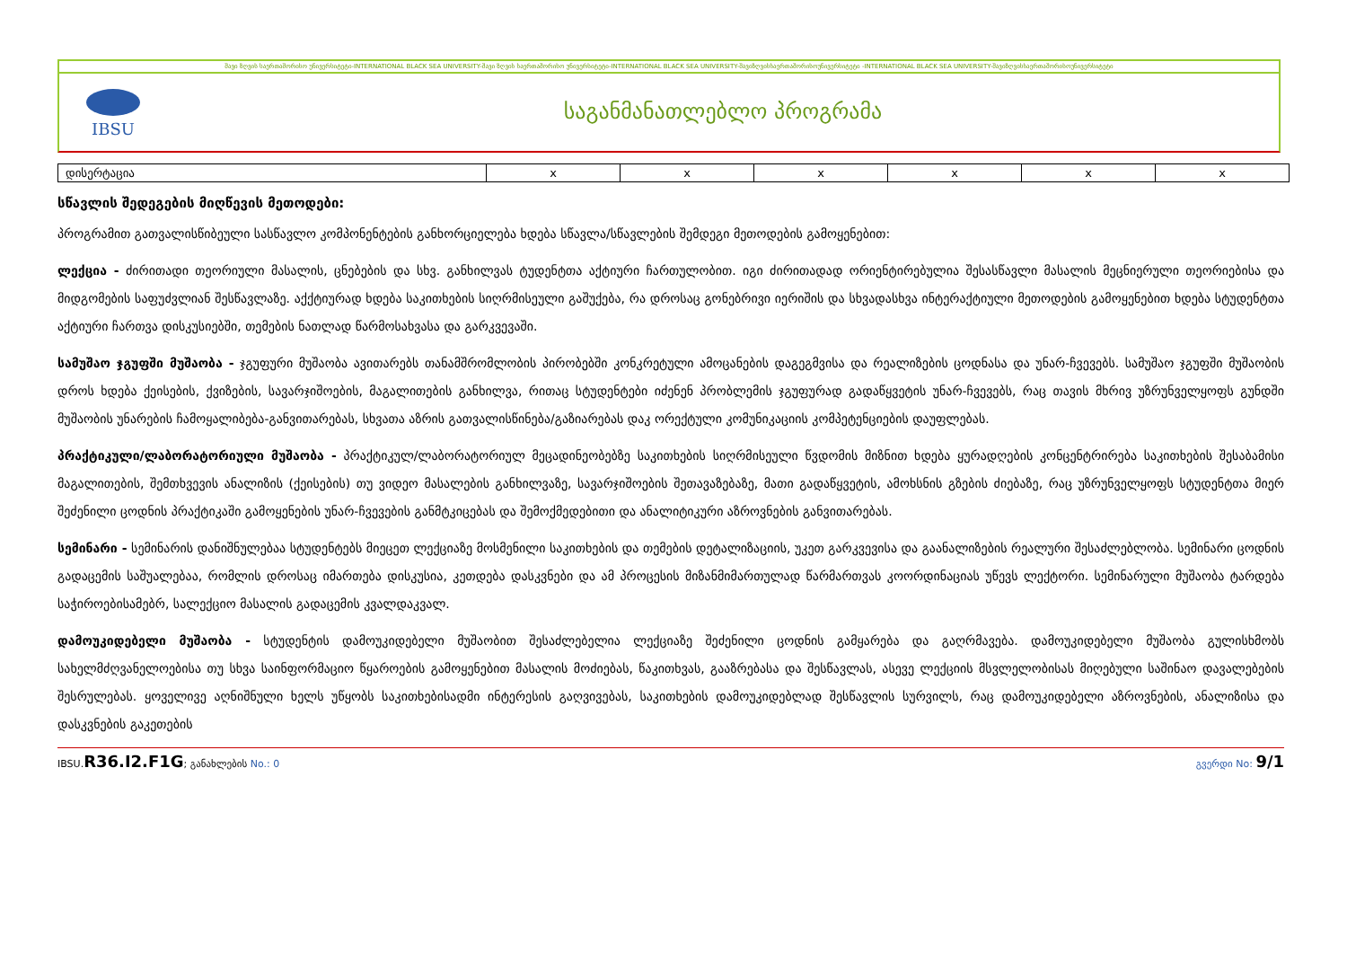შავი ზღვის საერთაშორისო უნივერსიტეტი-INTERNATIONAL BLACK SEA UNIVERSITY-შავი ზღვის საერთაშორისო უნივერსიტეტი-INTERNATIONAL BLACK SEA UNIVERSITY-შავიზღვისსაერთაშორისოუნივერსიტეტი -INTERNATIONAL BLACK SEA UNIVERSITY-შავიზღვისსაერთაშორისოუნივერსიტეტი
IBSU
საგანმანათლებლო პროგრამა
| დისერტაცია | x | x | x | x | x | x |
სწავლის შედეგების მიღწევის მეთოდები:
პროგრამით გათვალისწიბეული სასწავლო კომპონენტების განხორციელება ხდება სწავლა/სწავლების შემდეგი მეთოდების გამოყენებით:
ლექცია - ძირითადი თეორიული მასალის, ცნებების და სხვ. განხილვას ტუდენტთა აქტიური ჩართულობით. იგი ძირითადად ორიენტირებულია შესასწავლი მასალის მეცნიერული თეორიებისა და მიდგომების საფუძვლიან შესწავლაზე. აქქტიურად ხდება საკითხების სიღრმისეული გაშუქება, რა დროსაც გონებრივი იერიშის და სხვადასხვა ინტერაქტიული მეთოდების გამოყენებით ხდება სტუდენტთა აქტიური ჩართვა დისკუსიებში, თემების ნათლად წარმოსახვასა და გარკვევაში.
სამუშაო ჯგუფში მუშაობა - ჯგუფური მუშაობა ავითარებს თანამშრომლობის პირობებში კონკრეტული ამოცანების დაგეგმვისა და რეალიზების ცოდნასა და უნარ-ჩვევებს. სამუშაო ჯგუფში მუშაობის დროს ხდება ქეისების, ქვიზების, სავარჯიშოების, მაგალითების განხილვა, რითაც სტუდენტები იძენენ პრობლემის ჯგუფურად გადაწყვეტის უნარ-ჩვევებს, რაც თავის მხრივ უზრუნველყოფს გუნდში მუშაობის უნარების ჩამოყალიბება-განვითარებას, სხვათა აზრის გათვალისწინება/გაზიარებას დაკ ორექტული კომუნიკაციის კომპეტენციების დაუფლებას.
პრაქტიკული/ლაბორატორიული მუშაობა - პრაქტიკულ/ლაბორატორიულ მეცადინეობებზე საკითხების სიღრმისეული წვდომის მიზნით ხდება ყურადღების კონცენტრირება საკითხების შესაბამისი მაგალითების, შემთხვევის ანალიზის (ქეისების) თუ ვიდეო მასალების განხილვაზე, სავარჯიშოების შეთავაზებაზე, მათი გადაწყვეტის, ამოხსნის გზების ძიებაზე, რაც უზრუნველყოფს სტუდენტთა მიერ შეძენილი ცოდნის პრაქტიკაში გამოყენების უნარ-ჩვევების განმტკიცებას და შემოქმედებითი და ანალიტიკური აზროვნების განვითარებას.
სემინარი - სემინარის დანიშნულებაა სტუდენტებს მიეცეთ ლექციაზე მოსმენილი საკითხების და თემების დეტალიზაციის, უკეთ გარკვევისა და გაანალიზების რეალური შესაძლებლობა. სემინარი ცოდნის გადაცემის საშუალებაა, რომლის დროსაც იმართება დისკუსია, კეთდება დასკვნები და ამ პროცესის მიზანმიმართულად წარმართვას კოორდინაციას უწევს ლექტორი. სემინარული მუშაობა ტარდება საჭიროებისამებრ, სალექციო მასალის გადაცემის კვალდაკვალ.
დამოუკიდებელი მუშაობა - სტუდენტის დამოუკიდებელი მუშაობით შესაძლებელია ლექციაზე შეძენილი ცოდნის გამყარება და გაღრმავება. დამოუკიდებელი მუშაობა გულისხმობს სახელმძღვანელოებისა თუ სხვა საინფორმაციო წყაროების გამოყენებით მასალის მოძიებას, წაკითხვას, გააზრებასა და შესწავლას, ასევე ლექციის მსვლელობისას მიღებული საშინაო დავალებების შესრულებას. ყოველივე აღნიშნული ხელს უწყობს საკითხებისადმი ინტერესის გაღვივებას, საკითხების დამოუკიდებლად შესწავლის სურვილს, რაც დამოუკიდებელი აზროვნების, ანალიზისა და დასკვნების გაკეთების
IBSU.R36.I2.F1G; განახლების No.: 0 გვერდი No: 9/1